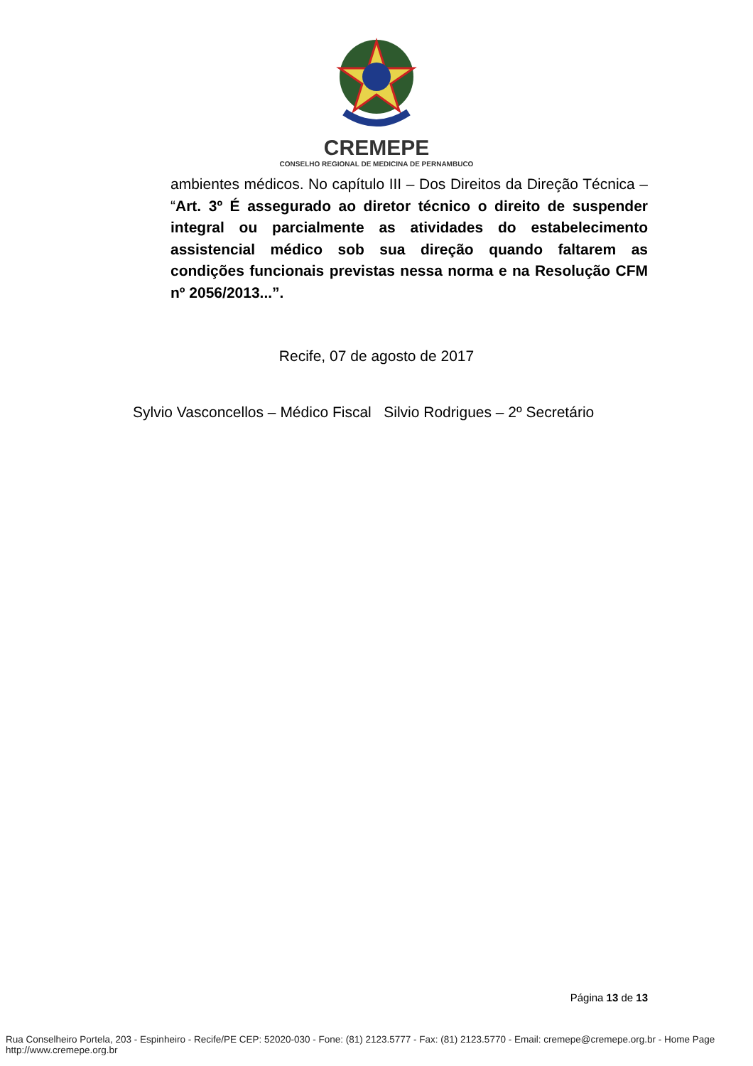CREMEPE
CONSELHO REGIONAL DE MEDICINA DE PERNAMBUCO
ambientes médicos. No capítulo III – Dos Direitos da Direção Técnica – “Art. 3º É assegurado ao diretor técnico o direito de suspender integral ou parcialmente as atividades do estabelecimento assistencial médico sob sua direção quando faltarem as condições funcionais previstas nessa norma e na Resolução CFM nº 2056/2013...”.
Recife, 07 de agosto de 2017
Sylvio Vasconcellos – Médico Fiscal Silvio Rodrigues – 2º Secretário
Página 13 de 13
Rua Conselheiro Portela, 203 - Espinheiro - Recife/PE CEP: 52020-030 - Fone: (81) 2123.5777 - Fax: (81) 2123.5770 - Email: cremepe@cremepe.org.br - Home Page http://www.cremepe.org.br